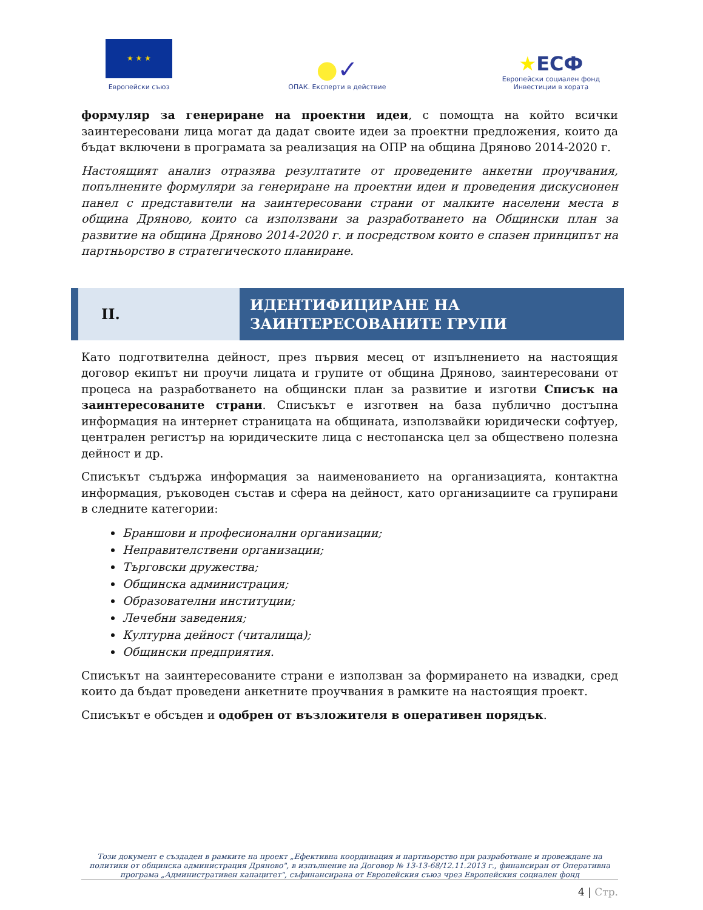★ ★ ★
Европейски съюз
●✓
ОПАК. Експерти в действие
★ЕСФ
Европейски социален фонд
Инвестиции в хората
формуляр за генериране на проектни идеи, с помощта на който всички заинтересовани лица могат да дадат своите идеи за проектни предложения, които да бъдат включени в програмата за реализация на ОПР на община Дряново 2014-2020 г.
Настоящият анализ отразява резултатите от проведените анкетни проучвания, попълнените формуляри за генериране на проектни идеи и проведения дискусионен панел с представители на заинтересовани страни от малките населени места в община Дряново, които са използвани за разработването на Общински план за развитие на община Дряново 2014-2020 г. и посредством които е спазен принципът на партньорство в стратегическото планиране.
II.
ИДЕНТИФИЦИРАНЕ НА ЗАИНТЕРЕСОВАНИТЕ ГРУПИ
Като подготвителна дейност, през първия месец от изпълнението на настоящия договор екипът ни проучи лицата и групите от община Дряново, заинтересовани от процеса на разработването на общински план за развитие и изготви Списък на заинтересованите страни. Списъкът е изготвен на база публично достъпна информация на интернет страницата на общината, използвайки юридически софтуер, централен регистър на юридическите лица с нестопанска цел за обществено полезна дейност и др.
Списъкът съдържа информация за наименованието на организацията, контактна информация, ръководен състав и сфера на дейност, като организациите са групирани в следните категории:
Браншови и професионални организации;
Неправителствени организации;
Търговски дружества;
Общинска администрация;
Образователни институции;
Лечебни заведения;
Културна дейност (читалища);
Общински предприятия.
Списъкът на заинтересованите страни е използван за формирането на извадки, сред които да бъдат проведени анкетните проучвания в рамките на настоящия проект.
Списъкът е обсъден и одобрен от възложителя в оперативен порядък.
Този документ е създаден в рамките на проект „Ефективна координация и партньорство при разработване и провеждане на политики от общинска администрация Дряново", в изпълнение на Договор № 13-13-68/12.11.2013 г., финансиран от Оперативна програма „Административен капацитет", съфинансирана от Европейския съюз чрез Европейския социален фонд
4 | Стр.